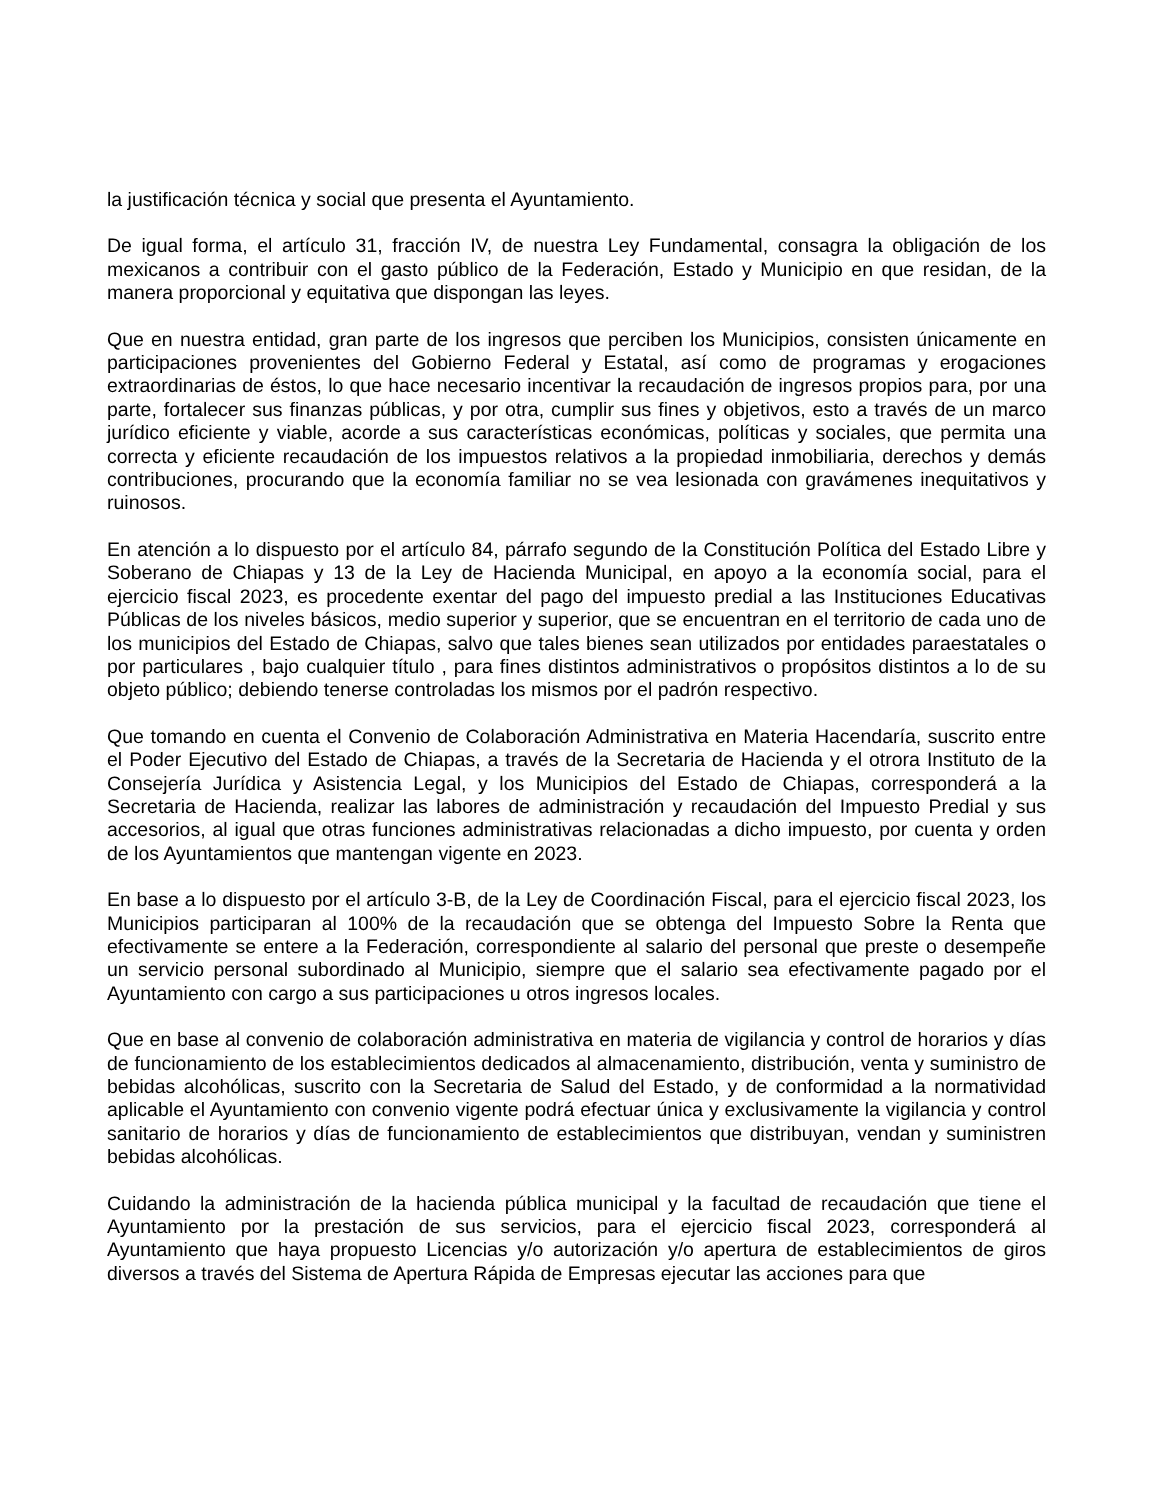la justificación técnica y social que presenta el Ayuntamiento.
De igual forma, el artículo 31, fracción IV, de nuestra Ley Fundamental, consagra la obligación de los mexicanos a contribuir con el gasto público de la Federación, Estado y Municipio en que residan, de la manera proporcional y equitativa que dispongan las leyes.
Que en nuestra entidad, gran parte de los ingresos que perciben los Municipios, consisten únicamente en participaciones provenientes del Gobierno Federal y Estatal, así como de programas y erogaciones extraordinarias de éstos, lo que hace necesario incentivar la recaudación de ingresos propios para, por una parte, fortalecer sus finanzas públicas, y por otra, cumplir sus fines y objetivos, esto a través de un marco jurídico eficiente y viable, acorde a sus características económicas, políticas y sociales, que permita una correcta y eficiente recaudación de los impuestos relativos a la propiedad inmobiliaria, derechos y demás contribuciones, procurando que la economía familiar no se vea lesionada con gravámenes inequitativos y ruinosos.
En atención a lo dispuesto por el artículo 84, párrafo segundo de la Constitución Política del Estado Libre y Soberano de Chiapas y 13 de la Ley de Hacienda Municipal, en apoyo a la economía social, para el ejercicio fiscal 2023, es procedente exentar del pago del impuesto predial a las Instituciones Educativas Públicas de los niveles básicos, medio superior y superior, que se encuentran en el territorio de cada uno de los municipios del Estado de Chiapas, salvo que tales bienes sean utilizados por entidades paraestatales o por particulares , bajo cualquier título , para fines distintos administrativos o propósitos distintos a lo de su objeto público; debiendo tenerse controladas los mismos por el padrón respectivo.
Que tomando en cuenta el Convenio de Colaboración Administrativa en Materia Hacendaría, suscrito entre el Poder Ejecutivo del Estado de Chiapas, a través de la Secretaria de Hacienda y el otrora Instituto de la Consejería Jurídica y Asistencia Legal, y los Municipios del Estado de Chiapas, corresponderá a la Secretaria de Hacienda, realizar las labores de administración y recaudación del Impuesto Predial y sus accesorios, al igual que otras funciones administrativas relacionadas a dicho impuesto, por cuenta y orden de los Ayuntamientos que mantengan vigente en 2023.
En base a lo dispuesto por el artículo 3-B, de la Ley de Coordinación Fiscal, para el ejercicio fiscal 2023, los Municipios participaran al 100% de la recaudación que se obtenga del Impuesto Sobre la Renta que efectivamente se entere a la Federación, correspondiente al salario del personal que preste o desempeñe un servicio personal subordinado al Municipio, siempre que el salario sea efectivamente pagado por el Ayuntamiento con cargo a sus participaciones u otros ingresos locales.
Que en base al convenio de colaboración administrativa en materia de vigilancia y control de horarios y días de funcionamiento de los establecimientos dedicados al almacenamiento, distribución, venta y suministro de bebidas alcohólicas, suscrito con la Secretaria de Salud del Estado, y de conformidad a la normatividad aplicable el Ayuntamiento con convenio vigente podrá efectuar única y exclusivamente la vigilancia y control sanitario de horarios y días de funcionamiento de establecimientos que distribuyan, vendan y suministren bebidas alcohólicas.
Cuidando la administración de la hacienda pública municipal y la facultad de recaudación que tiene el Ayuntamiento por la prestación de sus servicios, para el ejercicio fiscal 2023, corresponderá al Ayuntamiento que haya propuesto Licencias y/o autorización y/o apertura de establecimientos de giros diversos a través del Sistema de Apertura Rápida de Empresas ejecutar las acciones para que